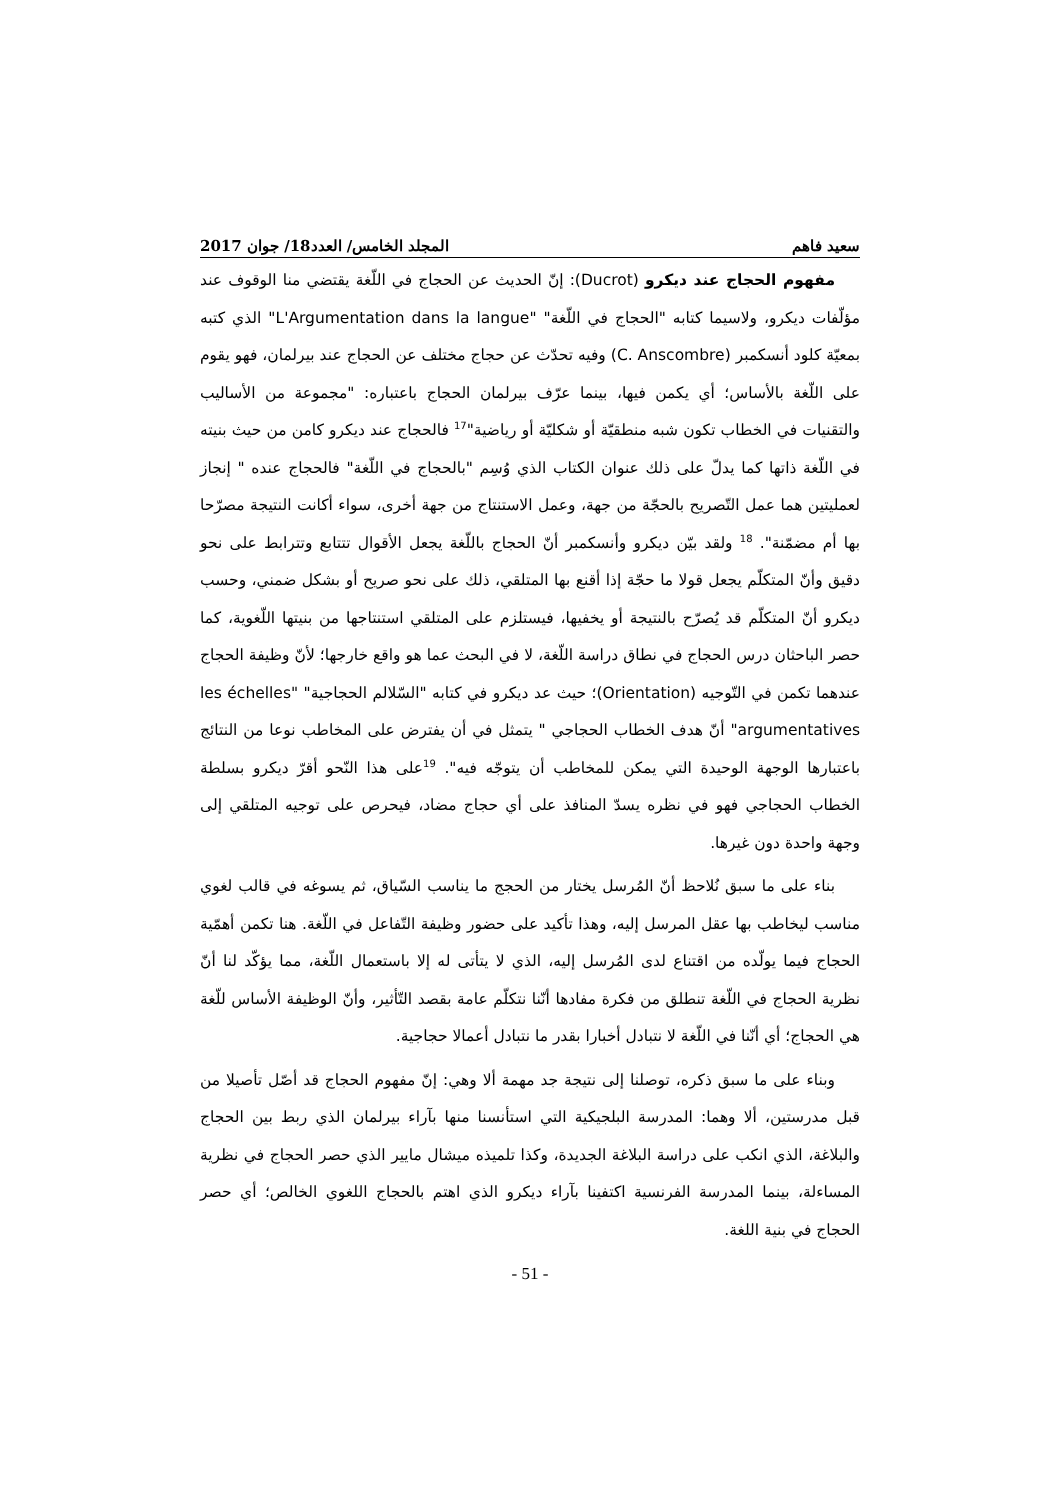سعيد فاهم المجلد الخامس/ العدد18/ جوان 2017
مفهوم الحجاج عند ديكرو (Ducrot): إنّ الحديث عن الحجاج في اللّغة يقتضي منا الوقوف عند مؤلّفات ديكرو، ولاسيما كتابه "الحجاج في اللّغة" "L'Argumentation dans la langue" الذي كتبه بمعيّة كلود أنسكمبر (C. Anscombre) وفيه تحدّث عن حجاج مختلف عن الحجاج عند بيرلمان، فهو يقوم على اللّغة بالأساس؛ أي يكمن فيها، بينما عرّف بيرلمان الحجاج باعتباره: "مجموعة من الأساليب والتقنيات في الخطاب تكون شبه منطقيّة أو شكليّة أو رياضية"<sup>17</sup> فالحجاج عند ديكرو كامن من حيث بنيته في اللّغة ذاتها كما يدلّ على ذلك عنوان الكتاب الذي وُسِم "بالحجاج في اللّغة" فالحجاج عنده " إنجاز لعمليتين هما عمل التّصريح بالحجّة من جهة، وعمل الاستنتاج من جهة أخرى، سواء أكانت النتيجة مصرّحا بها أم مضمّنة". <sup>18</sup> ولقد بيّن ديكرو وأنسكمبر أنّ الحجاج باللّغة يجعل الأقوال تتتابع وتترابط على نحو دقيق وأنّ المتكلّم يجعل قولا ما حجّة إذا أقنع بها المتلقي، ذلك على نحو صريح أو بشكل ضمني، وحسب ديكرو أنّ المتكلّم قد يُصرّح بالنتيجة أو يخفيها، فيستلزم على المتلقي استنتاجها من بنيتها اللّغوية، كما حصر الباحثان درس الحجاج في نطاق دراسة اللّغة، لا في البحث عما هو واقع خارجها؛ لأنّ وظيفة الحجاج عندهما تكمن في التّوجيه (Orientation)؛ حيث عد ديكرو في كتابه "السّلالم الحجاجية" "les échelles argumentatives" أنّ هدف الخطاب الحجاجي " يتمثل في أن يفترض على المخاطب نوعا من النتائج باعتبارها الوجهة الوحيدة التي يمكن للمخاطب أن يتوجّه فيه". <sup>19</sup>على هذا النّحو أقرّ ديكرو بسلطة الخطاب الحجاجي فهو في نظره يسدّ المنافذ على أي حجاج مضاد، فيحرص على توجيه المتلقي إلى وجهة واحدة دون غيرها.
بناء على ما سبق نُلاحظ أنّ المُرسل يختار من الحجج ما يناسب السّياق، ثم يسوغه في قالب لغوي مناسب ليخاطب بها عقل المرسل إليه، وهذا تأكيد على حضور وظيفة التّفاعل في اللّغة. هنا تكمن أهمّية الحجاج فيما يولّده من اقتناع لدى المُرسل إليه، الذي لا يتأتى له إلا باستعمال اللّغة، مما يؤكّد لنا أنّ نظرية الحجاج في اللّغة تنطلق من فكرة مفادها أنّنا نتكلّم عامة بقصد التّأثير، وأنّ الوظيفة الأساس للّغة هي الحجاج؛ أي أنّنا في اللّغة لا نتبادل أخبارا بقدر ما نتبادل أعمالا حجاجية.
وبناء على ما سبق ذكره، توصلنا إلى نتيجة جد مهمة ألا وهي: إنّ مفهوم الحجاج قد أصّل تأصيلا من قبل مدرستين، ألا وهما: المدرسة البلجيكية التي استأنسنا منها بآراء بيرلمان الذي ربط بين الحجاج والبلاغة، الذي انكب على دراسة البلاغة الجديدة، وكذا تلميذه ميشال مايير الذي حصر الحجاج في نظرية المساءلة، بينما المدرسة الفرنسية اكتفينا بآراء ديكرو الذي اهتم بالحجاج اللغوي الخالص؛ أي حصر الحجاج في بنية اللغة.
- 51 -